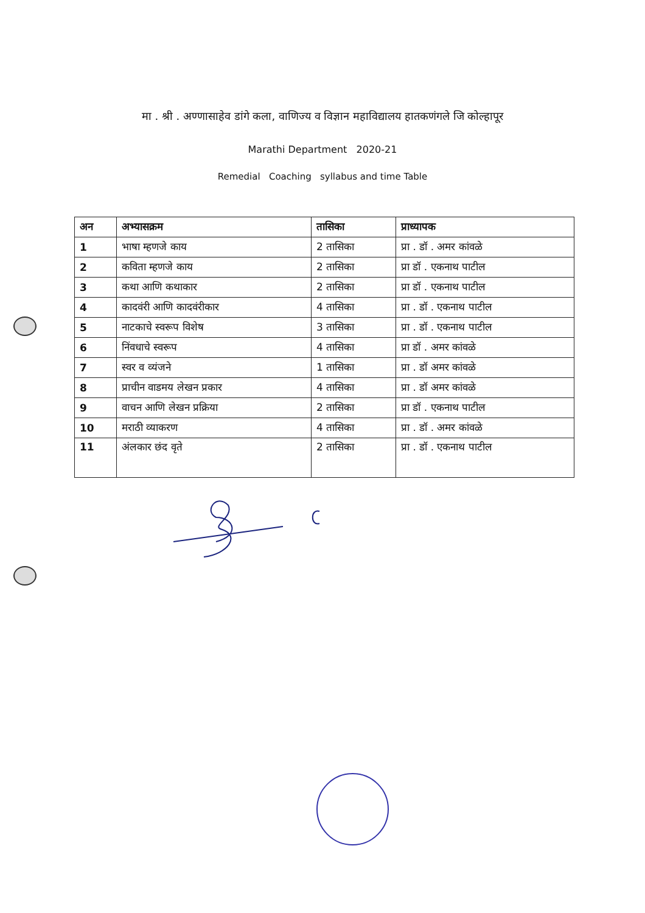मा . श्री . अण्णासाहेव डांगे कला, वाणिज्य व विज्ञान महाविद्यालय हातकणंगले जि कोल्हापूर
Marathi Department 2020-21
Remedial Coaching syllabus and time Table
| अन | अभ्यासक्रम | तासिका | प्राध्यापक |
| --- | --- | --- | --- |
| 1 | भाषा म्हणजे काय | 2 तासिका | प्रा . डॉ . अमर कांवळे |
| 2 | कविता म्हणजे काय | 2 तासिका | प्रा डॉ . एकनाथ पाटील |
| 3 | कथा आणि कथाकार | 2 तासिका | प्रा डॉ . एकनाथ पाटील |
| 4 | कादवंरी आणि कादवंरीकार | 4 तासिका | प्रा . डॉ . एकनाथ पाटील |
| 5 | नाटकाचे स्वरूप विशेष | 3 तासिका | प्रा . डॉ . एकनाथ पाटील |
| 6 | निंवधाचे स्वरूप | 4 तासिका | प्रा डॉ . अमर कांवळे |
| 7 | स्वर व व्यंजने | 1 तासिका | प्रा . डॉ अमर कांवळे |
| 8 | प्राचीन वाडमय लेखन प्रकार | 4 तासिका | प्रा . डॉ अमर कांवळे |
| 9 | वाचन आणि लेखन प्रक्रिया | 2 तासिका | प्रा डॉ . एकनाथ पाटील |
| 10 | मराठी व्याकरण | 4 तासिका | प्रा . डॉ . अमर कांवळे |
| 11 | अंलकार छंद वृते | 2 तासिका | प्रा . डॉ . एकनाथ पाटील |